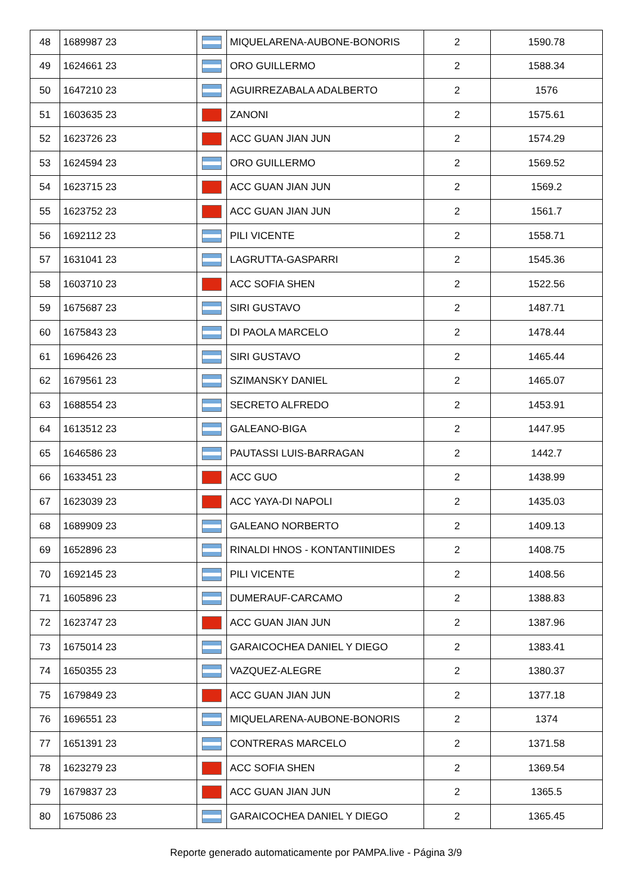| 48 | 1689987 23 | | MIQUELARENA-AUBONE-BONORIS | 2 | 1590.78 |
| 49 | 1624661 23 | | ORO GUILLERMO | 2 | 1588.34 |
| 50 | 1647210 23 | | AGUIRREZABALA ADALBERTO | 2 | 1576 |
| 51 | 1603635 23 | | ZANONI | 2 | 1575.61 |
| 52 | 1623726 23 | | ACC GUAN JIAN JUN | 2 | 1574.29 |
| 53 | 1624594 23 | | ORO GUILLERMO | 2 | 1569.52 |
| 54 | 1623715 23 | | ACC GUAN JIAN JUN | 2 | 1569.2 |
| 55 | 1623752 23 | | ACC GUAN JIAN JUN | 2 | 1561.7 |
| 56 | 1692112 23 | | PILI VICENTE | 2 | 1558.71 |
| 57 | 1631041 23 | | LAGRUTTA-GASPARRI | 2 | 1545.36 |
| 58 | 1603710 23 | | ACC SOFIA SHEN | 2 | 1522.56 |
| 59 | 1675687 23 | | SIRI GUSTAVO | 2 | 1487.71 |
| 60 | 1675843 23 | | DI PAOLA MARCELO | 2 | 1478.44 |
| 61 | 1696426 23 | | SIRI GUSTAVO | 2 | 1465.44 |
| 62 | 1679561 23 | | SZIMANSKY DANIEL | 2 | 1465.07 |
| 63 | 1688554 23 | | SECRETO ALFREDO | 2 | 1453.91 |
| 64 | 1613512 23 | | GALEANO-BIGA | 2 | 1447.95 |
| 65 | 1646586 23 | | PAUTASSI LUIS-BARRAGAN | 2 | 1442.7 |
| 66 | 1633451 23 | | ACC GUO | 2 | 1438.99 |
| 67 | 1623039 23 | | ACC YAYA-DI NAPOLI | 2 | 1435.03 |
| 68 | 1689909 23 | | GALEANO NORBERTO | 2 | 1409.13 |
| 69 | 1652896 23 | | RINALDI HNOS - KONTANTIINIDES | 2 | 1408.75 |
| 70 | 1692145 23 | | PILI VICENTE | 2 | 1408.56 |
| 71 | 1605896 23 | | DUMERAUF-CARCAMO | 2 | 1388.83 |
| 72 | 1623747 23 | | ACC GUAN JIAN JUN | 2 | 1387.96 |
| 73 | 1675014 23 | | GARAICOCHEA DANIEL Y DIEGO | 2 | 1383.41 |
| 74 | 1650355 23 | | VAZQUEZ-ALEGRE | 2 | 1380.37 |
| 75 | 1679849 23 | | ACC GUAN JIAN JUN | 2 | 1377.18 |
| 76 | 1696551 23 | | MIQUELARENA-AUBONE-BONORIS | 2 | 1374 |
| 77 | 1651391 23 | | CONTRERAS MARCELO | 2 | 1371.58 |
| 78 | 1623279 23 | | ACC SOFIA SHEN | 2 | 1369.54 |
| 79 | 1679837 23 | | ACC GUAN JIAN JUN | 2 | 1365.5 |
| 80 | 1675086 23 | | GARAICOCHEA DANIEL Y DIEGO | 2 | 1365.45 |
Reporte generado automaticamente por PAMPA.live - Página 3/9